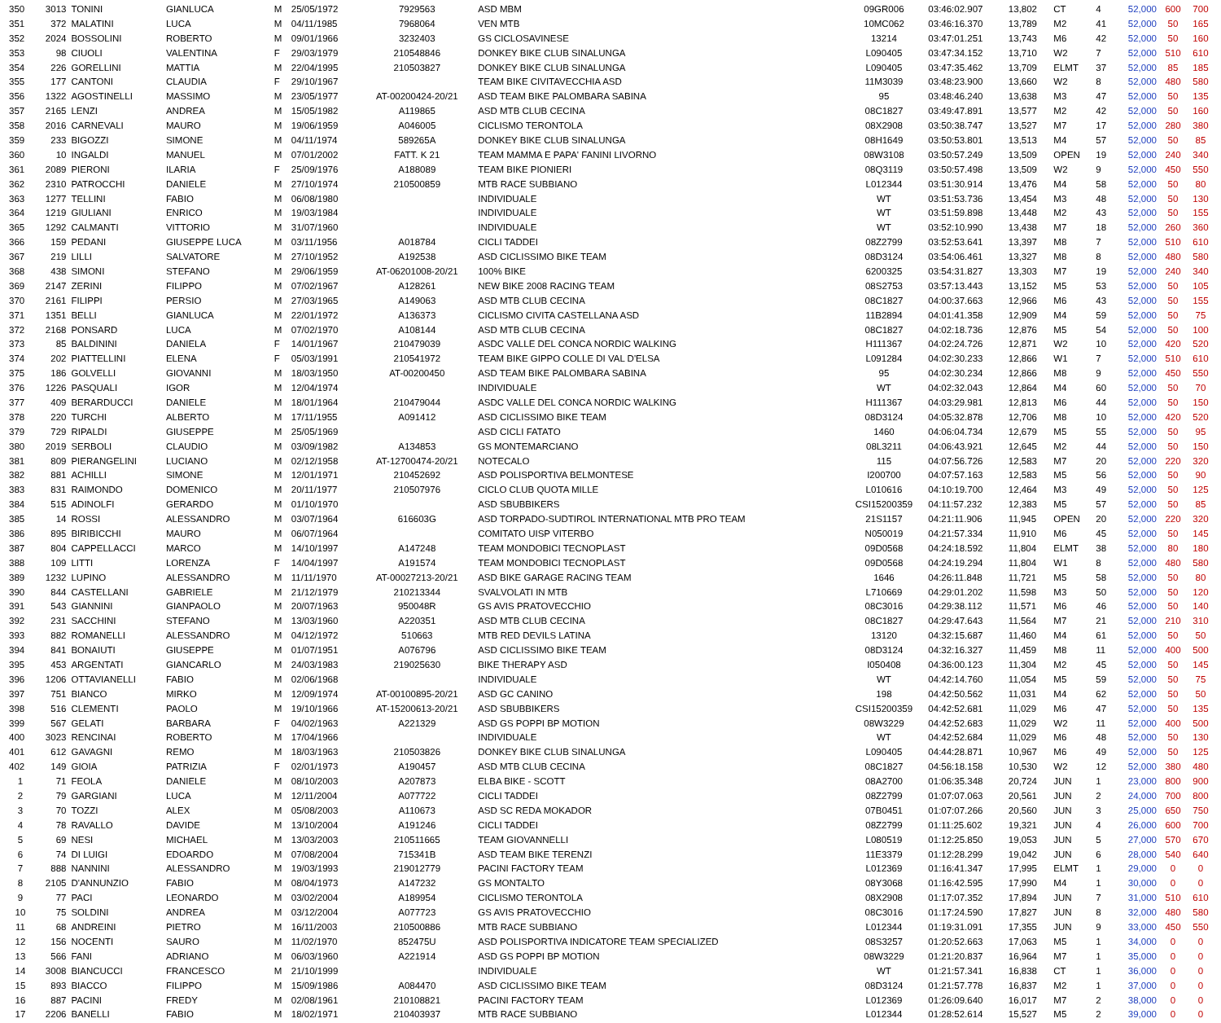| 350 | 3013 | TONINI | GIANLUCA | M | 25/05/1972 | 7929563 | ASD MBM | 09GR006 | 03:46:02.907 | 13,802 | CT | 4 | 52,000 | 600 | 700 |
| 351 | 372 | MALATINI | LUCA | M | 04/11/1985 | 7968064 | VEN MTB | 10MC062 | 03:46:16.370 | 13,789 | M2 | 41 | 52,000 | 50 | 165 |
| 352 | 2024 | BOSSOLINI | ROBERTO | M | 09/01/1966 | 3232403 | GS CICLOSAVINESE | 13214 | 03:47:01.251 | 13,743 | M6 | 42 | 52,000 | 50 | 160 |
| 353 | 98 | CIUOLI | VALENTINA | F | 29/03/1979 | 210548846 | DONKEY BIKE CLUB SINALUNGA | L090405 | 03:47:34.152 | 13,710 | W2 | 7 | 52,000 | 510 | 610 |
| 354 | 226 | GORELLINI | MATTIA | M | 22/04/1995 | 210503827 | DONKEY BIKE CLUB SINALUNGA | L090405 | 03:47:35.462 | 13,709 | ELMT | 37 | 52,000 | 85 | 185 |
| 355 | 177 | CANTONI | CLAUDIA | F | 29/10/1967 | | TEAM BIKE CIVITAVECCHIA ASD | 11M3039 | 03:48:23.900 | 13,660 | W2 | 8 | 52,000 | 480 | 580 |
| 356 | 1322 | AGOSTINELLI | MASSIMO | M | 23/05/1977 | AT-00200424-20/21 | ASD TEAM BIKE PALOMBARA SABINA | 95 | 03:48:46.240 | 13,638 | M3 | 47 | 52,000 | 50 | 135 |
| 357 | 2165 | LENZI | ANDREA | M | 15/05/1982 | A119865 | ASD MTB CLUB CECINA | 08C1827 | 03:49:47.891 | 13,577 | M2 | 42 | 52,000 | 50 | 160 |
| 358 | 2016 | CARNEVALI | MAURO | M | 19/06/1959 | A046005 | CICLISMO TERONTOLA | 08X2908 | 03:50:38.747 | 13,527 | M7 | 17 | 52,000 | 280 | 380 |
| 359 | 233 | BIGOZZI | SIMONE | M | 04/11/1974 | 589265A | DONKEY BIKE CLUB SINALUNGA | 08H1649 | 03:50:53.801 | 13,513 | M4 | 57 | 52,000 | 50 | 85 |
| 360 | 10 | INGALDI | MANUEL | M | 07/01/2002 | FATT. K 21 | TEAM MAMMA E PAPA' FANINI LIVORNO | 08W3108 | 03:50:57.249 | 13,509 | OPEN | 19 | 52,000 | 240 | 340 |
| 361 | 2089 | PIERONI | ILARIA | F | 25/09/1976 | A188089 | TEAM BIKE PIONIERI | 08Q3119 | 03:50:57.498 | 13,509 | W2 | 9 | 52,000 | 450 | 550 |
| 362 | 2310 | PATROCCHI | DANIELE | M | 27/10/1974 | 210500859 | MTB RACE SUBBIANO | L012344 | 03:51:30.914 | 13,476 | M4 | 58 | 52,000 | 50 | 80 |
| 363 | 1277 | TELLINI | FABIO | M | 06/08/1980 | | INDIVIDUALE | WT | 03:51:53.736 | 13,454 | M3 | 48 | 52,000 | 50 | 130 |
| 364 | 1219 | GIULIANI | ENRICO | M | 19/03/1984 | | INDIVIDUALE | WT | 03:51:59.898 | 13,448 | M2 | 43 | 52,000 | 50 | 155 |
| 365 | 1292 | CALMANTI | VITTORIO | M | 31/07/1960 | | INDIVIDUALE | WT | 03:52:10.990 | 13,438 | M7 | 18 | 52,000 | 260 | 360 |
| 366 | 159 | PEDANI | GIUSEPPE LUCA | M | 03/11/1956 | A018784 | CICLI TADDEI | 08Z2799 | 03:52:53.641 | 13,397 | M8 | 7 | 52,000 | 510 | 610 |
| 367 | 219 | LILLI | SALVATORE | M | 27/10/1952 | A192538 | ASD CICLISSIMO BIKE TEAM | 08D3124 | 03:54:06.461 | 13,327 | M8 | 8 | 52,000 | 480 | 580 |
| 368 | 438 | SIMONI | STEFANO | M | 29/06/1959 | AT-06201008-20/21 | 100% BIKE | 6200325 | 03:54:31.827 | 13,303 | M7 | 19 | 52,000 | 240 | 340 |
| 369 | 2147 | ZERINI | FILIPPO | M | 07/02/1967 | A128261 | NEW BIKE 2008 RACING TEAM | 08S2753 | 03:57:13.443 | 13,152 | M5 | 53 | 52,000 | 50 | 105 |
| 370 | 2161 | FILIPPI | PERSIO | M | 27/03/1965 | A149063 | ASD MTB CLUB CECINA | 08C1827 | 04:00:37.663 | 12,966 | M6 | 43 | 52,000 | 50 | 155 |
| 371 | 1351 | BELLI | GIANLUCA | M | 22/01/1972 | A136373 | CICLISMO CIVITA CASTELLANA ASD | 11B2894 | 04:01:41.358 | 12,909 | M4 | 59 | 52,000 | 50 | 75 |
| 372 | 2168 | PONSARD | LUCA | M | 07/02/1970 | A108144 | ASD MTB CLUB CECINA | 08C1827 | 04:02:18.736 | 12,876 | M5 | 54 | 52,000 | 50 | 100 |
| 373 | 85 | BALDININI | DANIELA | F | 14/01/1967 | 210479039 | ASDC VALLE DEL CONCA NORDIC WALKING | H111367 | 04:02:24.726 | 12,871 | W2 | 10 | 52,000 | 420 | 520 |
| 374 | 202 | PIATTELLINI | ELENA | F | 05/03/1991 | 210541972 | TEAM BIKE GIPPO COLLE DI VAL D'ELSA | L091284 | 04:02:30.233 | 12,866 | W1 | 7 | 52,000 | 510 | 610 |
| 375 | 186 | GOLVELLI | GIOVANNI | M | 18/03/1950 | AT-00200450 | ASD TEAM BIKE PALOMBARA SABINA | 95 | 04:02:30.234 | 12,866 | M8 | 9 | 52,000 | 450 | 550 |
| 376 | 1226 | PASQUALI | IGOR | M | 12/04/1974 | | INDIVIDUALE | WT | 04:02:32.043 | 12,864 | M4 | 60 | 52,000 | 50 | 70 |
| 377 | 409 | BERARDUCCI | DANIELE | M | 18/01/1964 | 210479044 | ASDC VALLE DEL CONCA NORDIC WALKING | H111367 | 04:03:29.981 | 12,813 | M6 | 44 | 52,000 | 50 | 150 |
| 378 | 220 | TURCHI | ALBERTO | M | 17/11/1955 | A091412 | ASD CICLISSIMO BIKE TEAM | 08D3124 | 04:05:32.878 | 12,706 | M8 | 10 | 52,000 | 420 | 520 |
| 379 | 729 | RIPALDI | GIUSEPPE | M | 25/05/1969 | | ASD CICLI FATATO | 1460 | 04:06:04.734 | 12,679 | M5 | 55 | 52,000 | 50 | 95 |
| 380 | 2019 | SERBOLI | CLAUDIO | M | 03/09/1982 | A134853 | GS MONTEMARCIANO | 08L3211 | 04:06:43.921 | 12,645 | M2 | 44 | 52,000 | 50 | 150 |
| 381 | 809 | PIERANGELINI | LUCIANO | M | 02/12/1958 | AT-12700474-20/21 | NOTECALO | 115 | 04:07:56.726 | 12,583 | M7 | 20 | 52,000 | 220 | 320 |
| 382 | 881 | ACHILLI | SIMONE | M | 12/01/1971 | 210452692 | ASD POLISPORTIVA BELMONTESE | I200700 | 04:07:57.163 | 12,583 | M5 | 56 | 52,000 | 50 | 90 |
| 383 | 831 | RAIMONDO | DOMENICO | M | 20/11/1977 | 210507976 | CICLO CLUB QUOTA MILLE | L010616 | 04:10:19.700 | 12,464 | M3 | 49 | 52,000 | 50 | 125 |
| 384 | 515 | ADINOLFI | GERARDO | M | 01/10/1970 | | ASD SBUBBIKERS | CSI15200359 | 04:11:57.232 | 12,383 | M5 | 57 | 52,000 | 50 | 85 |
| 385 | 14 | ROSSI | ALESSANDRO | M | 03/07/1964 | 616603G | ASD TORPADO-SUDTIROL INTERNATIONAL MTB PRO TEAM | 21S1157 | 04:21:11.906 | 11,945 | OPEN | 20 | 52,000 | 220 | 320 |
| 386 | 895 | BIRIBICCHI | MAURO | M | 06/07/1964 | | COMITATO UISP VITERBO | N050019 | 04:21:57.334 | 11,910 | M6 | 45 | 52,000 | 50 | 145 |
| 387 | 804 | CAPPELLACCI | MARCO | M | 14/10/1997 | A147248 | TEAM MONDOBICI TECNOPLAST | 09D0568 | 04:24:18.592 | 11,804 | ELMT | 38 | 52,000 | 80 | 180 |
| 388 | 109 | LITTI | LORENZA | F | 14/04/1997 | A191574 | TEAM MONDOBICI TECNOPLAST | 09D0568 | 04:24:19.294 | 11,804 | W1 | 8 | 52,000 | 480 | 580 |
| 389 | 1232 | LUPINO | ALESSANDRO | M | 11/11/1970 | AT-00027213-20/21 | ASD BIKE GARAGE RACING TEAM | 1646 | 04:26:11.848 | 11,721 | M5 | 58 | 52,000 | 50 | 80 |
| 390 | 844 | CASTELLANI | GABRIELE | M | 21/12/1979 | 210213344 | SVALVOLATI IN MTB | L710669 | 04:29:01.202 | 11,598 | M3 | 50 | 52,000 | 50 | 120 |
| 391 | 543 | GIANNINI | GIANPAOLO | M | 20/07/1963 | 950048R | GS AVIS PRATOVECCHIO | 08C3016 | 04:29:38.112 | 11,571 | M6 | 46 | 52,000 | 50 | 140 |
| 392 | 231 | SACCHINI | STEFANO | M | 13/03/1960 | A220351 | ASD MTB CLUB CECINA | 08C1827 | 04:29:47.643 | 11,564 | M7 | 21 | 52,000 | 210 | 310 |
| 393 | 882 | ROMANELLI | ALESSANDRO | M | 04/12/1972 | 510663 | MTB RED DEVILS LATINA | 13120 | 04:32:15.687 | 11,460 | M4 | 61 | 52,000 | 50 | 50 |
| 394 | 841 | BONAIUTI | GIUSEPPE | M | 01/07/1951 | A076796 | ASD CICLISSIMO BIKE TEAM | 08D3124 | 04:32:16.327 | 11,459 | M8 | 11 | 52,000 | 400 | 500 |
| 395 | 453 | ARGENTATI | GIANCARLO | M | 24/03/1983 | 219025630 | BIKE THERAPY ASD | I050408 | 04:36:00.123 | 11,304 | M2 | 45 | 52,000 | 50 | 145 |
| 396 | 1206 | OTTAVIANELLI | FABIO | M | 02/06/1968 | | INDIVIDUALE | WT | 04:42:14.760 | 11,054 | M5 | 59 | 52,000 | 50 | 75 |
| 397 | 751 | BIANCO | MIRKO | M | 12/09/1974 | AT-00100895-20/21 | ASD GC CANINO | 198 | 04:42:50.562 | 11,031 | M4 | 62 | 52,000 | 50 | 50 |
| 398 | 516 | CLEMENTI | PAOLO | M | 19/10/1966 | AT-15200613-20/21 | ASD SBUBBIKERS | CSI15200359 | 04:42:52.681 | 11,029 | M6 | 47 | 52,000 | 50 | 135 |
| 399 | 567 | GELATI | BARBARA | F | 04/02/1963 | A221329 | ASD GS POPPI BP MOTION | 08W3229 | 04:42:52.683 | 11,029 | W2 | 11 | 52,000 | 400 | 500 |
| 400 | 3023 | RENCINAI | ROBERTO | M | 17/04/1966 | | INDIVIDUALE | WT | 04:42:52.684 | 11,029 | M6 | 48 | 52,000 | 50 | 130 |
| 401 | 612 | GAVAGNI | REMO | M | 18/03/1963 | 210503826 | DONKEY BIKE CLUB SINALUNGA | L090405 | 04:44:28.871 | 10,967 | M6 | 49 | 52,000 | 50 | 125 |
| 402 | 149 | GIOIA | PATRIZIA | F | 02/01/1973 | A190457 | ASD MTB CLUB CECINA | 08C1827 | 04:56:18.158 | 10,530 | W2 | 12 | 52,000 | 380 | 480 |
| 1 | 71 | FEOLA | DANIELE | M | 08/10/2003 | A207873 | ELBA BIKE - SCOTT | 08A2700 | 01:06:35.348 | 20,724 | JUN | 1 | 23,000 | 800 | 900 |
| 2 | 79 | GARGIANI | LUCA | M | 12/11/2004 | A077722 | CICLI TADDEI | 08Z2799 | 01:07:07.063 | 20,561 | JUN | 2 | 24,000 | 700 | 800 |
| 3 | 70 | TOZZI | ALEX | M | 05/08/2003 | A110673 | ASD SC REDA MOKADOR | 07B0451 | 01:07:07.266 | 20,560 | JUN | 3 | 25,000 | 650 | 750 |
| 4 | 78 | RAVALLO | DAVIDE | M | 13/10/2004 | A191246 | CICLI TADDEI | 08Z2799 | 01:11:25.602 | 19,321 | JUN | 4 | 26,000 | 600 | 700 |
| 5 | 69 | NESI | MICHAEL | M | 13/03/2003 | 210511665 | TEAM GIOVANNELLI | L080519 | 01:12:25.850 | 19,053 | JUN | 5 | 27,000 | 570 | 670 |
| 6 | 74 | DI LUIGI | EDOARDO | M | 07/08/2004 | 715341B | ASD TEAM BIKE TERENZI | 11E3379 | 01:12:28.299 | 19,042 | JUN | 6 | 28,000 | 540 | 640 |
| 7 | 888 | NANNINI | ALESSANDRO | M | 19/03/1993 | 219012779 | PACINI FACTORY TEAM | L012369 | 01:16:41.347 | 17,995 | ELMT | 1 | 29,000 | 0 | 0 |
| 8 | 2105 | D'ANNUNZIO | FABIO | M | 08/04/1973 | A147232 | GS MONTALTO | 08Y3068 | 01:16:42.595 | 17,990 | M4 | 1 | 30,000 | 0 | 0 |
| 9 | 77 | PACI | LEONARDO | M | 03/02/2004 | A189954 | CICLISMO TERONTOLA | 08X2908 | 01:17:07.352 | 17,894 | JUN | 7 | 31,000 | 510 | 610 |
| 10 | 75 | SOLDINI | ANDREA | M | 03/12/2004 | A077723 | GS AVIS PRATOVECCHIO | 08C3016 | 01:17:24.590 | 17,827 | JUN | 8 | 32,000 | 480 | 580 |
| 11 | 68 | ANDREINI | PIETRO | M | 16/11/2003 | 210500886 | MTB RACE SUBBIANO | L012344 | 01:19:31.091 | 17,355 | JUN | 9 | 33,000 | 450 | 550 |
| 12 | 156 | NOCENTI | SAURO | M | 11/02/1970 | 852475U | ASD POLISPORTIVA INDICATORE TEAM SPECIALIZED | 08S3257 | 01:20:52.663 | 17,063 | M5 | 1 | 34,000 | 0 | 0 |
| 13 | 566 | FANI | ADRIANO | M | 06/03/1960 | A221914 | ASD GS POPPI BP MOTION | 08W3229 | 01:21:20.837 | 16,964 | M7 | 1 | 35,000 | 0 | 0 |
| 14 | 3008 | BIANCUCCI | FRANCESCO | M | 21/10/1999 | | INDIVIDUALE | WT | 01:21:57.341 | 16,838 | CT | 1 | 36,000 | 0 | 0 |
| 15 | 893 | BIACCO | FILIPPO | M | 15/09/1986 | A084470 | ASD CICLISSIMO BIKE TEAM | 08D3124 | 01:21:57.778 | 16,837 | M2 | 1 | 37,000 | 0 | 0 |
| 16 | 887 | PACINI | FREDY | M | 02/08/1961 | 210108821 | PACINI FACTORY TEAM | L012369 | 01:26:09.640 | 16,017 | M7 | 2 | 38,000 | 0 | 0 |
| 17 | 2206 | BANELLI | FABIO | M | 18/02/1971 | 210403937 | MTB RACE SUBBIANO | L012344 | 01:28:52.614 | 15,527 | M5 | 2 | 39,000 | 0 | 0 |